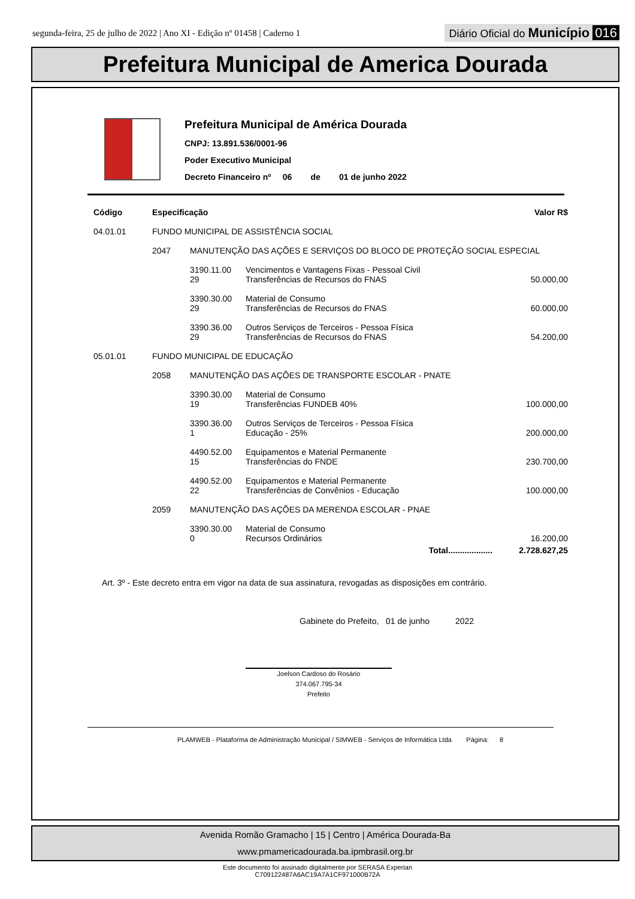segunda-feira, 25 de julho de 2022 | Ano XI - Edição nº 01458 | Caderno 1 Diário Oficial do Município 016
Prefeitura Municipal de America Dourada
Prefeitura Municipal de América Dourada
CNPJ: 13.891.536/0001-96
Poder Executivo Municipal
Decreto Financeiro nº 06 de 01 de junho 2022
| Código | Especificação | | | Valor R$ |
| --- | --- | --- | --- | --- |
| 04.01.01 | FUNDO MUNICIPAL DE ASSISTÊNCIA SOCIAL | | | |
| | 2047 | MANUTENÇÃO DAS AÇÕES E SERVIÇOS DO BLOCO DE PROTEÇÃO SOCIAL ESPECIAL | | |
| | | 3190.11.00 29 | Vencimentos e Vantagens Fixas - Pessoal Civil Transferências de Recursos do FNAS | 50.000,00 |
| | | 3390.30.00 29 | Material de Consumo Transferências de Recursos do FNAS | 60.000,00 |
| | | 3390.36.00 29 | Outros Serviços de Terceiros - Pessoa Física Transferências de Recursos do FNAS | 54.200,00 |
| 05.01.01 | FUNDO MUNICIPAL DE EDUCAÇÃO | | | |
| | 2058 | MANUTENÇÃO DAS AÇÕES DE TRANSPORTE ESCOLAR - PNATE | | |
| | | 3390.30.00 19 | Material de Consumo Transferências FUNDEB 40% | 100.000,00 |
| | | 3390.36.00 1 | Outros Serviços de Terceiros - Pessoa Física Educação - 25% | 200.000,00 |
| | | 4490.52.00 15 | Equipamentos e Material Permanente Transferências do FNDE | 230.700,00 |
| | | 4490.52.00 22 | Equipamentos e Material Permanente Transferências de Convênios - Educação | 100.000,00 |
| | 2059 | MANUTENÇÃO DAS AÇÕES DA MERENDA ESCOLAR - PNAE | | |
| | | 3390.30.00 0 | Material de Consumo Recursos Ordinários | 16.200,00 |
| | | | Total................... | 2.728.627,25 |
Art. 3º - Este decreto entra em vigor na data de sua assinatura, revogadas as disposições em contrário.
Gabinete do Prefeito, 01 de junho 2022
Joelson Cardoso do Rosário
374.067.795-34
Prefeito
PLAMWEB - Plataforma de Administração Municipal / SIMWEB - Serviços de Informática Ltda Página: 8
Avenida Romão Gramacho | 15 | Centro | América Dourada-Ba
www.pmamericadourada.ba.ipmbrasil.org.br
Este documento foi assinado digitalmente por SERASA Experian
C709122487A6AC19A7A1CF971000B72A